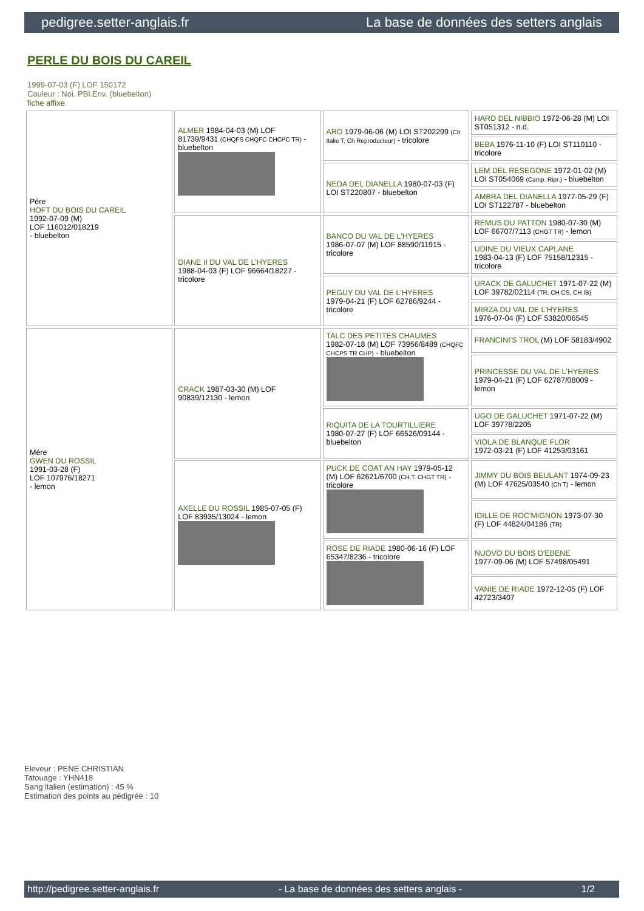pedigree.setter-anglais.fr La base de données des setters anglais
PERLE DU BOIS DU CAREIL
1999-07-03 (F) LOF 150172
Couleur : Noi. PBl.Env. (bluebelton)
fiche affixe
| Père HOFT DU BOIS DU CAREIL 1992-07-09 (M) LOF 116012/018219 - bluebelton | ALMER 1984-04-03 (M) LOF 81739/9431 (CHQFS CHQFC CHCPC TR) - bluebelton | ARO 1979-06-06 (M) LOI ST202299 (Ch Italie T, Ch Reproducteur) - tricolore | HARD DEL NIBBIO 1972-06-28 (M) LOI ST051312 - n.d. |
| | | | BEBA 1976-11-10 (F) LOI ST110110 - tricolore |
| | | NEDA DEL DIANELLA 1980-07-03 (F) LOI ST220807 - bluebelton | LEM DEL RESEGONE 1972-01-02 (M) LOI ST054069 (Camp. Ripr.) - bluebelton |
| | | | AMBRA DEL DIANELLA 1977-05-29 (F) LOI ST122787 - bluebelton |
| | DIANE II DU VAL DE L'HYERES 1988-04-03 (F) LOF 96664/18227 - tricolore | BANCO DU VAL DE L'HYERES 1986-07-07 (M) LOF 88590/11915 - tricolore | REMUS DU PATTON 1980-07-30 (M) LOF 66707/7113 (CHGT TR) - lemon |
| | | | UDINE DU VIEUX CAPLANE 1983-04-13 (F) LOF 75158/12315 - tricolore |
| | | PEGUY DU VAL DE L'HYERES 1979-04-21 (F) LOF 62786/9244 - tricolore | URACK DE GALUCHET 1971-07-22 (M) LOF 39782/02114 (TR, CH CS, CH IB) |
| | | | MIRZA DU VAL DE L'HYERES 1976-07-04 (F) LOF 53820/06545 |
| Mère GWEN DU ROSSIL 1991-03-28 (F) LOF 107976/18271 - lemon | CRACK 1987-03-30 (M) LOF 90839/12130 - lemon | TALC DES PETITES CHAUMES 1982-07-18 (M) LOF 73956/8489 (CHQFC CHCPS TR CHP) - bluebelton | FRANCINI'S TROL (M) LOF 58183/4902 |
| | | | PRINCESSE DU VAL DE L'HYERES 1979-04-21 (F) LOF 62787/08009 - lemon |
| | | RIQUITA DE LA TOURTILLIERE 1980-07-27 (F) LOF 66526/09144 - bluebelton | UGO DE GALUCHET 1971-07-22 (M) LOF 39778/2205 |
| | | | VIOLA DE BLANQUE FLOR 1972-03-21 (F) LOF 41253/03161 |
| | AXELLE DU ROSSIL 1985-07-05 (F) LOF 83935/13024 - lemon | PUCK DE COAT AN HAY 1979-05-12 (M) LOF 62621/6700 (CH.T. CHGT TR) - tricolore | JIMMY DU BOIS BEULANT 1974-09-23 (M) LOF 47625/03540 (Ch T) - lemon |
| | | | IDILLE DE ROC'MIGNON 1973-07-30 (F) LOF 44824/04186 (TR) |
| | | ROSE DE RIADE 1980-06-16 (F) LOF 65347/8236 - tricolore | NUOVO DU BOIS D'EBENE 1977-09-06 (M) LOF 57498/05491 |
| | | | VANIE DE RIADE 1972-12-05 (F) LOF 42723/3407 |
Eleveur : PENE CHRISTIAN
Tatouage : YHN418
Sang italien (estimation) : 45 %
Estimation des points au pédigrée : 10
http://pedigree.setter-anglais.fr - La base de données des setters anglais - 1/2